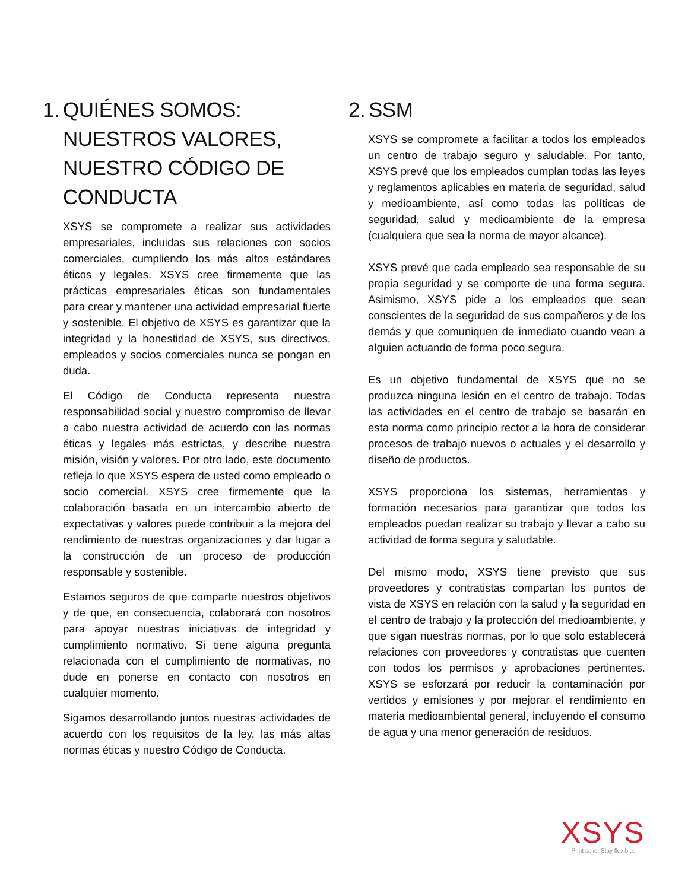1. QUIÉNES SOMOS: NUESTROS VALORES, NUESTRO CÓDIGO DE CONDUCTA
XSYS se compromete a realizar sus actividades empresariales, incluidas sus relaciones con socios comerciales, cumpliendo los más altos estándares éticos y legales. XSYS cree firmemente que las prácticas empresariales éticas son fundamentales para crear y mantener una actividad empresarial fuerte y sostenible. El objetivo de XSYS es garantizar que la integridad y la honestidad de XSYS, sus directivos, empleados y socios comerciales nunca se pongan en duda.
El Código de Conducta representa nuestra responsabilidad social y nuestro compromiso de llevar a cabo nuestra actividad de acuerdo con las normas éticas y legales más estrictas, y describe nuestra misión, visión y valores. Por otro lado, este documento refleja lo que XSYS espera de usted como empleado o socio comercial. XSYS cree firmemente que la colaboración basada en un intercambio abierto de expectativas y valores puede contribuir a la mejora del rendimiento de nuestras organizaciones y dar lugar a la construcción de un proceso de producción responsable y sostenible.
Estamos seguros de que comparte nuestros objetivos y de que, en consecuencia, colaborará con nosotros para apoyar nuestras iniciativas de integridad y cumplimiento normativo. Si tiene alguna pregunta relacionada con el cumplimiento de normativas, no dude en ponerse en contacto con nosotros en cualquier momento.
Sigamos desarrollando juntos nuestras actividades de acuerdo con los requisitos de la ley, las más altas normas éticas y nuestro Código de Conducta.
2. SSM
XSYS se compromete a facilitar a todos los empleados un centro de trabajo seguro y saludable. Por tanto, XSYS prevé que los empleados cumplan todas las leyes y reglamentos aplicables en materia de seguridad, salud y medioambiente, así como todas las políticas de seguridad, salud y medioambiente de la empresa (cualquiera que sea la norma de mayor alcance).
XSYS prevé que cada empleado sea responsable de su propia seguridad y se comporte de una forma segura. Asimismo, XSYS pide a los empleados que sean conscientes de la seguridad de sus compañeros y de los demás y que comuniquen de inmediato cuando vean a alguien actuando de forma poco segura.
Es un objetivo fundamental de XSYS que no se produzca ninguna lesión en el centro de trabajo. Todas las actividades en el centro de trabajo se basarán en esta norma como principio rector a la hora de considerar procesos de trabajo nuevos o actuales y el desarrollo y diseño de productos.
XSYS proporciona los sistemas, herramientas y formación necesarios para garantizar que todos los empleados puedan realizar su trabajo y llevar a cabo su actividad de forma segura y saludable.
Del mismo modo, XSYS tiene previsto que sus proveedores y contratistas compartan los puntos de vista de XSYS en relación con la salud y la seguridad en el centro de trabajo y la protección del medioambiente, y que sigan nuestras normas, por lo que solo establecerá relaciones con proveedores y contratistas que cuenten con todos los permisos y aprobaciones pertinentes. XSYS se esforzará por reducir la contaminación por vertidos y emisiones y por mejorar el rendimiento en materia medioambiental general, incluyendo el consumo de agua y una menor generación de residuos.
XSYS
Print solid. Stay flexible.